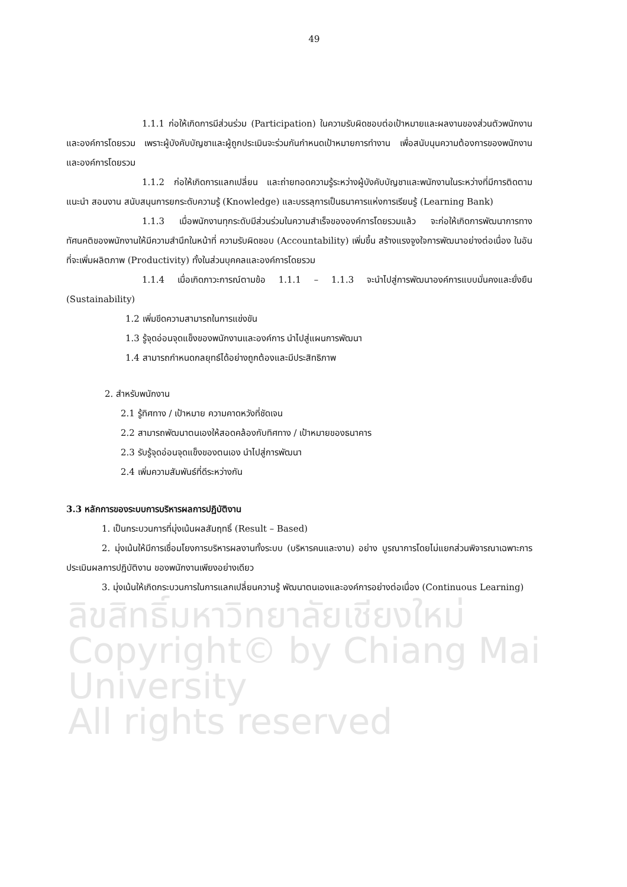49
1.1.1 ก่อให้เกิดการมีส่วนร่วม (Participation) ในความรับผิดชอบต่อเป้าหมายและผลงานของส่วนตัวพนักงานและองค์การโดยรวม เพราะผู้บังคับบัญชาและผู้ถูกประเมินจะร่วมกันกำหนดเป้าหมายการทำงาน เพื่อสนับนุนความต้องการของพนักงานและองค์การโดยรวม
1.1.2 ก่อให้เกิดการแลกเปลี่ยน และถ่ายทอดความรู้ระหว่างผู้บังคับบัญชาและพนักงานในระหว่างที่มีการติดตาม แนะนำ สอนงาน สนับสนุนการยกระดับความรู้ (Knowledge) และบรรลุการเป็นธนาคารแห่งการเรียนรู้ (Learning Bank)
1.1.3 เมื่อพนักงานทุกระดับมีส่วนร่วมในความสำเร็จขององค์การโดยรวมแล้ว จะก่อให้เกิดการพัฒนาการทางทัศนคติของพนักงานให้มีความสำนึกในหน้าที่ ความรับผิดชอบ (Accountability) เพิ่มขึ้น สร้างแรงจูงใจการพัฒนาอย่างต่อเนื่อง ในอันที่จะเพิ่มผลิตภาพ (Productivity) ทั้งในส่วนบุคคลและองค์การโดยรวม
1.1.4 เมื่อเกิดภาวะการณ์ตามข้อ 1.1.1 – 1.1.3 จะนำไปสู่การพัฒนาองค์การแบบมั่นคงและยั่งยืน (Sustainability)
1.2 เพิ่มขีดความสามารถในการแข่งขัน
1.3 รู้จุดอ่อนจุดแข็งของพนักงานและองค์การ นำไปสู่แผนการพัฒนา
1.4 สามารถกำหนดกลยุทธ์ได้อย่างถูกต้องและมีประสิทธิภาพ
2. สำหรับพนักงาน
2.1 รู้ทิศทาง / เป้าหมาย ความคาดหวังที่ชัดเจน
2.2 สามารถพัฒนาตนเองให้สอดคล้องกับทิศทาง / เป้าหมายของธนาคาร
2.3 รับรู้จุดอ่อนจุดแข็งของตนเอง นำไปสู่การพัฒนา
2.4 เพิ่มความสัมพันธ์ที่ดีระหว่างกัน
3.3 หลักการของระบบการบริหารผลการปฏิบัติงาน
1. เป็นกระบวนการที่มุ่งเน้นผลสัมฤทธิ์ (Result – Based)
2. มุ่งเน้นให้มีการเชื่อมโยงการบริหารผลงานทั้งระบบ (บริหารคนและงาน) อย่าง บูรณาการโดยไม่แยกส่วนพิจารณาเฉพาะการประเมินผลการปฏิบัติงาน ของพนักงานเพียงอย่างเดียว
3. มุ่งเน้นให้เกิดกระบวนการในการแลกเปลี่ยนความรู้ พัฒนาตนเองและองค์การอย่างต่อเนื่อง (Continuous Learning)
ลิขสิทธิ์มหาวิทยาลัยเชียงใหม่
Copyright© by Chiang Mai University
All rights reserved